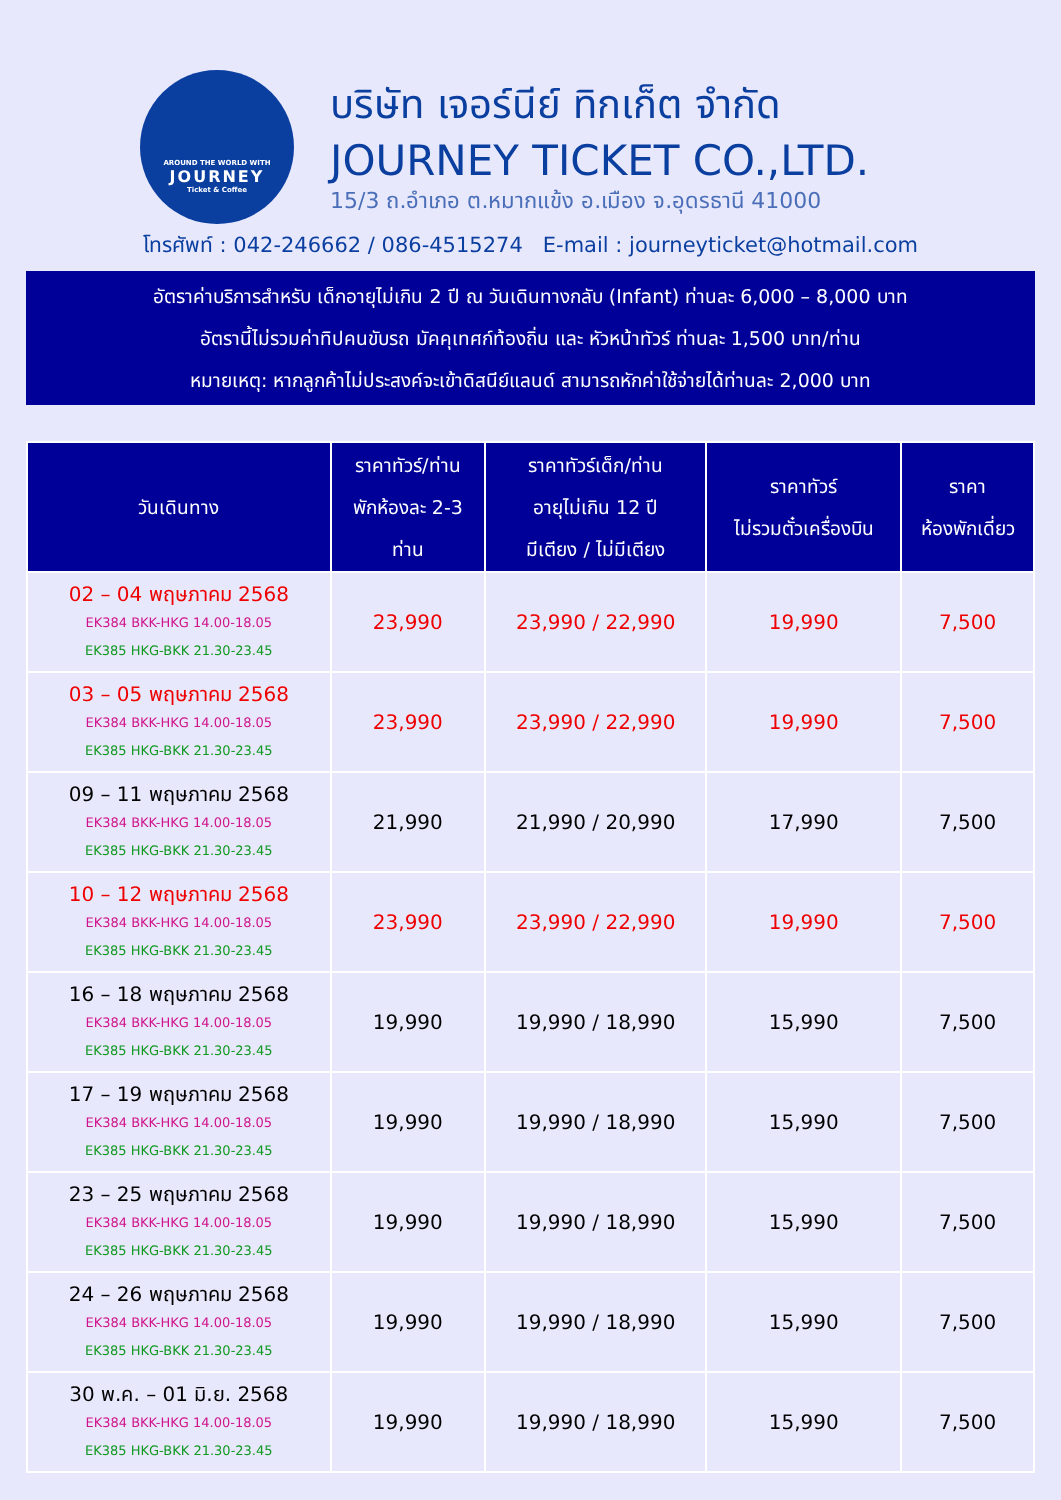AROUND THE WORLD WITH
JOURNEY
Ticket & Coffee
บริษัท เจอร์นีย์ ทิกเก็ต จำกัด
JOURNEY TICKET CO.,LTD.
15/3 ถ.อำเภอ ต.หมากแข้ง อ.เมือง จ.อุดรธานี 41000
โทรศัพท์ : 042-246662 / 086-4515274 E-mail : journeyticket@hotmail.com
อัตราค่าบริการสำหรับ เด็กอายุไม่เกิน 2 ปี ณ วันเดินทางกลับ (Infant) ท่านละ 6,000 – 8,000 บาท
อัตรานี้ไม่รวมค่าทิปคนขับรถ มัคคุเทศก์ท้องถิ่น และ หัวหน้าทัวร์ ท่านละ 1,500 บาท/ท่าน
หมายเหตุ: หากลูกค้าไม่ประสงค์จะเข้าดิสนีย์แลนด์ สามารถหักค่าใช้จ่ายได้ท่านละ 2,000 บาท
| วันเดินทาง | ราคาทัวร์/ท่าน พักห้องละ 2-3 ท่าน | ราคาทัวร์เด็ก/ท่าน อายุไม่เกิน 12 ปี มีเตียง / ไม่มีเตียง | ราคาทัวร์ ไม่รวมตั๋วเครื่องบิน | ราคา ห้องพักเดี่ยว |
| --- | --- | --- | --- | --- |
| 02 – 04 พฤษภาคม 2568 EK384 BKK-HKG 14.00-18.05 EK385 HKG-BKK 21.30-23.45 | 23,990 | 23,990 / 22,990 | 19,990 | 7,500 |
| 03 – 05 พฤษภาคม 2568 EK384 BKK-HKG 14.00-18.05 EK385 HKG-BKK 21.30-23.45 | 23,990 | 23,990 / 22,990 | 19,990 | 7,500 |
| 09 – 11 พฤษภาคม 2568 EK384 BKK-HKG 14.00-18.05 EK385 HKG-BKK 21.30-23.45 | 21,990 | 21,990 / 20,990 | 17,990 | 7,500 |
| 10 – 12 พฤษภาคม 2568 EK384 BKK-HKG 14.00-18.05 EK385 HKG-BKK 21.30-23.45 | 23,990 | 23,990 / 22,990 | 19,990 | 7,500 |
| 16 – 18 พฤษภาคม 2568 EK384 BKK-HKG 14.00-18.05 EK385 HKG-BKK 21.30-23.45 | 19,990 | 19,990 / 18,990 | 15,990 | 7,500 |
| 17 – 19 พฤษภาคม 2568 EK384 BKK-HKG 14.00-18.05 EK385 HKG-BKK 21.30-23.45 | 19,990 | 19,990 / 18,990 | 15,990 | 7,500 |
| 23 – 25 พฤษภาคม 2568 EK384 BKK-HKG 14.00-18.05 EK385 HKG-BKK 21.30-23.45 | 19,990 | 19,990 / 18,990 | 15,990 | 7,500 |
| 24 – 26 พฤษภาคม 2568 EK384 BKK-HKG 14.00-18.05 EK385 HKG-BKK 21.30-23.45 | 19,990 | 19,990 / 18,990 | 15,990 | 7,500 |
| 30 พ.ค. – 01 มิ.ย. 2568 EK384 BKK-HKG 14.00-18.05 EK385 HKG-BKK 21.30-23.45 | 19,990 | 19,990 / 18,990 | 15,990 | 7,500 |